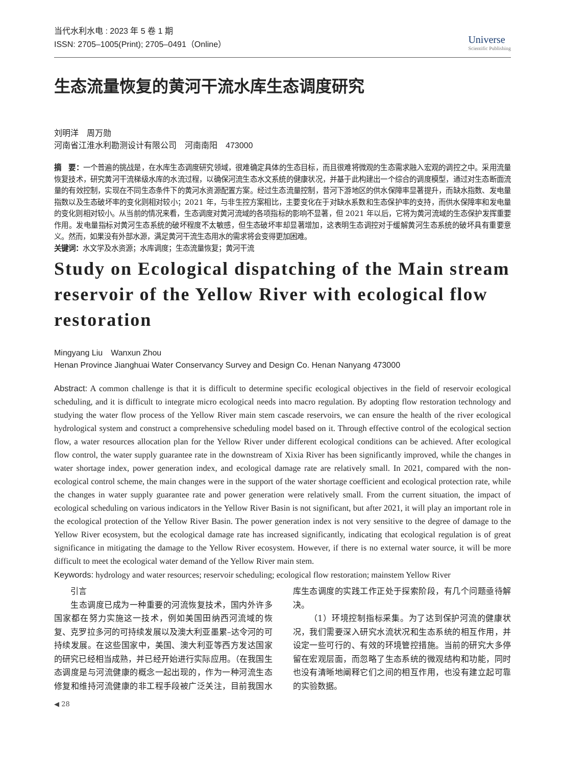当代水利水电 : 2023 年 5 卷 1 期
ISSN: 2705–1005(Print); 2705–0491（Online）
Universe
Scientific Publishing
生态流量恢复的黄河干流水库生态调度研究
刘明洋　周万勋
河南省江淮水利勘测设计有限公司　河南南阳　473000
摘　要：一个普遍的挑战是，在水库生态调度研究领域，很难确定具体的生态目标，而且很难将微观的生态需求融入宏观的调控之中。采用流量恢复技术，研究黄河干流梯级水库的水流过程，以确保河流生态水文系统的健康状况，并基于此构建出一个综合的调度模型，通过对生态断面流量的有效控制，实现在不同生态条件下的黄河水资源配置方案。经过生态流量控制，昔河下游地区的供水保障率显著提升，而缺水指数、发电量指数以及生态破坏率的变化则相对较小；2021 年，与非生控方案相比，主要变化在于对缺水系数和生态保护率的支持，而供水保障率和发电量的变化则相对较小。从当前的情况来看，生态调度对黄河流域的各项指标的影响不显著，但 2021 年以后，它将为黄河流域的生态保护发挥重要作用。发电量指标对黄河生态系统的破坏程度不太敏感，但生态破坏率却显著增加，这表明生态调控对于缓解黄河生态系统的破坏具有重要意义。然而，如果没有外部水源，满足黄河干流生态用水的需求将会变得更加困难。
关键词：水文学及水资源；水库调度；生态流量恢复；黄河干流
Study on Ecological dispatching of the Main stream reservoir of the Yellow River with ecological flow restoration
Mingyang Liu　Wanxun Zhou
Henan Province Jianghuai Water Conservancy Survey and Design Co. Henan Nanyang 473000
Abstract: A common challenge is that it is difficult to determine specific ecological objectives in the field of reservoir ecological scheduling, and it is difficult to integrate micro ecological needs into macro regulation. By adopting flow restoration technology and studying the water flow process of the Yellow River main stem cascade reservoirs, we can ensure the health of the river ecological hydrological system and construct a comprehensive scheduling model based on it. Through effective control of the ecological section flow, a water resources allocation plan for the Yellow River under different ecological conditions can be achieved. After ecological flow control, the water supply guarantee rate in the downstream of Xixia River has been significantly improved, while the changes in water shortage index, power generation index, and ecological damage rate are relatively small. In 2021, compared with the non-ecological control scheme, the main changes were in the support of the water shortage coefficient and ecological protection rate, while the changes in water supply guarantee rate and power generation were relatively small. From the current situation, the impact of ecological scheduling on various indicators in the Yellow River Basin is not significant, but after 2021, it will play an important role in the ecological protection of the Yellow River Basin. The power generation index is not very sensitive to the degree of damage to the Yellow River ecosystem, but the ecological damage rate has increased significantly, indicating that ecological regulation is of great significance in mitigating the damage to the Yellow River ecosystem. However, if there is no external water source, it will be more difficult to meet the ecological water demand of the Yellow River main stem.
Keywords: hydrology and water resources; reservoir scheduling; ecological flow restoration; mainstem Yellow River
引言
生态调度已成为一种重要的河流恢复技术，国内外许多国家都在努力实施这一技术，例如美国田纳西河流域的恢复、克罗拉多河的可持续发展以及澳大利亚墨累–达令河的可持续发展。在这些国家中，美国、澳大利亚等西方发达国家的研究已经相当成熟，并已经开始进行实际应用。（在我国生态调度是与河流健康的概念一起出现的，作为一种河流生态修复和维持河流健康的非工程手段被广泛关注，目前我国水库生态调度的实践工作正处于探索阶段，有几个问题亟待解决。
（1）环境控制指标采集。为了达到保护河流的健康状况，我们需要深入研究水流状况和生态系统的相互作用，并设定一些可行的、有效的环境管控措施。当前的研究大多停留在宏观层面，而忽略了生态系统的微观结构和功能，同时也没有清晰地阐释它们之间的相互作用，也没有建立起可靠的实验数据。
◀ 28